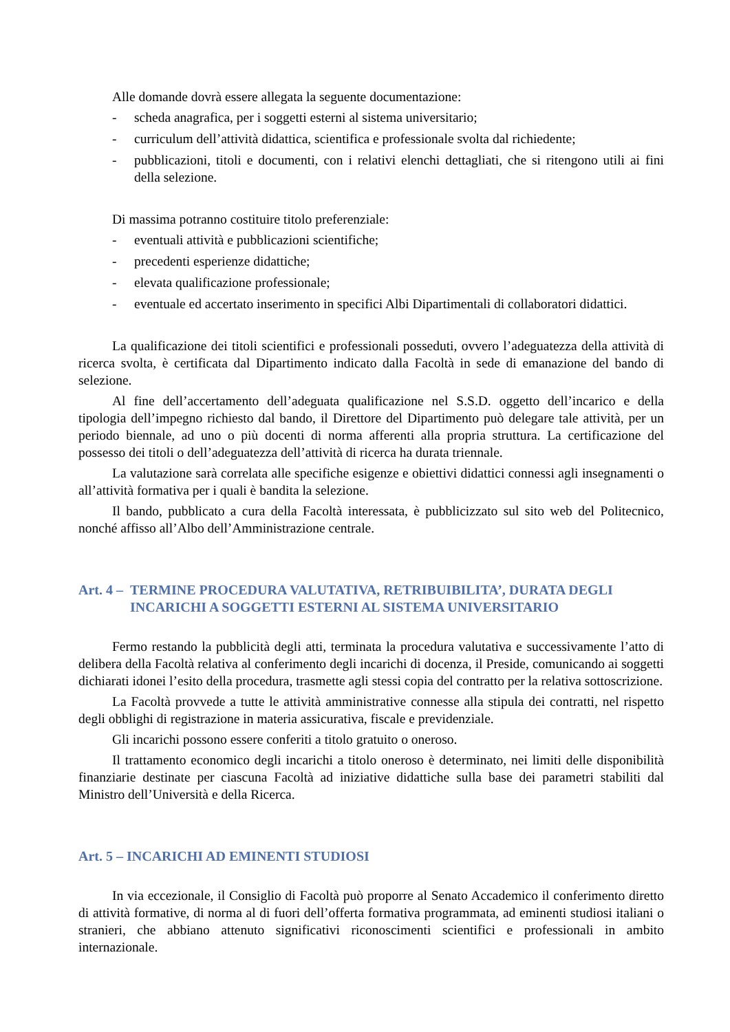Alle domande dovrà essere allegata la seguente documentazione:
- scheda anagrafica, per i soggetti esterni al sistema universitario;
- curriculum dell’attività didattica, scientifica e professionale svolta dal richiedente;
- pubblicazioni, titoli e documenti, con i relativi elenchi dettagliati, che si ritengono utili ai fini della selezione.
Di massima potranno costituire titolo preferenziale:
- eventuali attività e pubblicazioni scientifiche;
- precedenti esperienze didattiche;
- elevata qualificazione professionale;
- eventuale ed accertato inserimento in specifici Albi Dipartimentali di collaboratori didattici.
La qualificazione dei titoli scientifici e professionali posseduti, ovvero l’adeguatezza della attività di ricerca svolta, è certificata dal Dipartimento indicato dalla Facoltà in sede di emanazione del bando di selezione.
Al fine dell’accertamento dell’adeguata qualificazione nel S.S.D. oggetto dell’incarico e della tipologia dell’impegno richiesto dal bando, il Direttore del Dipartimento può delegare tale attività, per un periodo biennale, ad uno o più docenti di norma afferenti alla propria struttura. La certificazione del possesso dei titoli o dell’adeguatezza dell’attività di ricerca ha durata triennale.
La valutazione sarà correlata alle specifiche esigenze e obiettivi didattici connessi agli insegnamenti o all’attività formativa per i quali è bandita la selezione.
Il bando, pubblicato a cura della Facoltà interessata, è pubblicizzato sul sito web del Politecnico, nonché affisso all’Albo dell’Amministrazione centrale.
Art. 4 – TERMINE PROCEDURA VALUTATIVA, RETRIBUIBILITA’, DURATA DEGLI INCARICHI A SOGGETTI ESTERNI AL SISTEMA UNIVERSITARIO
Fermo restando la pubblicità degli atti, terminata la procedura valutativa e successivamente l’atto di delibera della Facoltà relativa al conferimento degli incarichi di docenza, il Preside, comunicando ai soggetti dichiarati idonei l’esito della procedura, trasmette agli stessi copia del contratto per la relativa sottoscrizione.
La Facoltà provvede a tutte le attività amministrative connesse alla stipula dei contratti, nel rispetto degli obblighi di registrazione in materia assicurativa, fiscale e previdenziale.
Gli incarichi possono essere conferiti a titolo gratuito o oneroso.
Il trattamento economico degli incarichi a titolo oneroso è determinato, nei limiti delle disponibilità finanziarie destinate per ciascuna Facoltà ad iniziative didattiche sulla base dei parametri stabiliti dal Ministro dell’Università e della Ricerca.
Art. 5 – INCARICHI AD EMINENTI STUDIOSI
In via eccezionale, il Consiglio di Facoltà può proporre al Senato Accademico il conferimento diretto di attività formative, di norma al di fuori dell’offerta formativa programmata, ad eminenti studiosi italiani o stranieri, che abbiano attenuto significativi riconoscimenti scientifici e professionali in ambito internazionale.